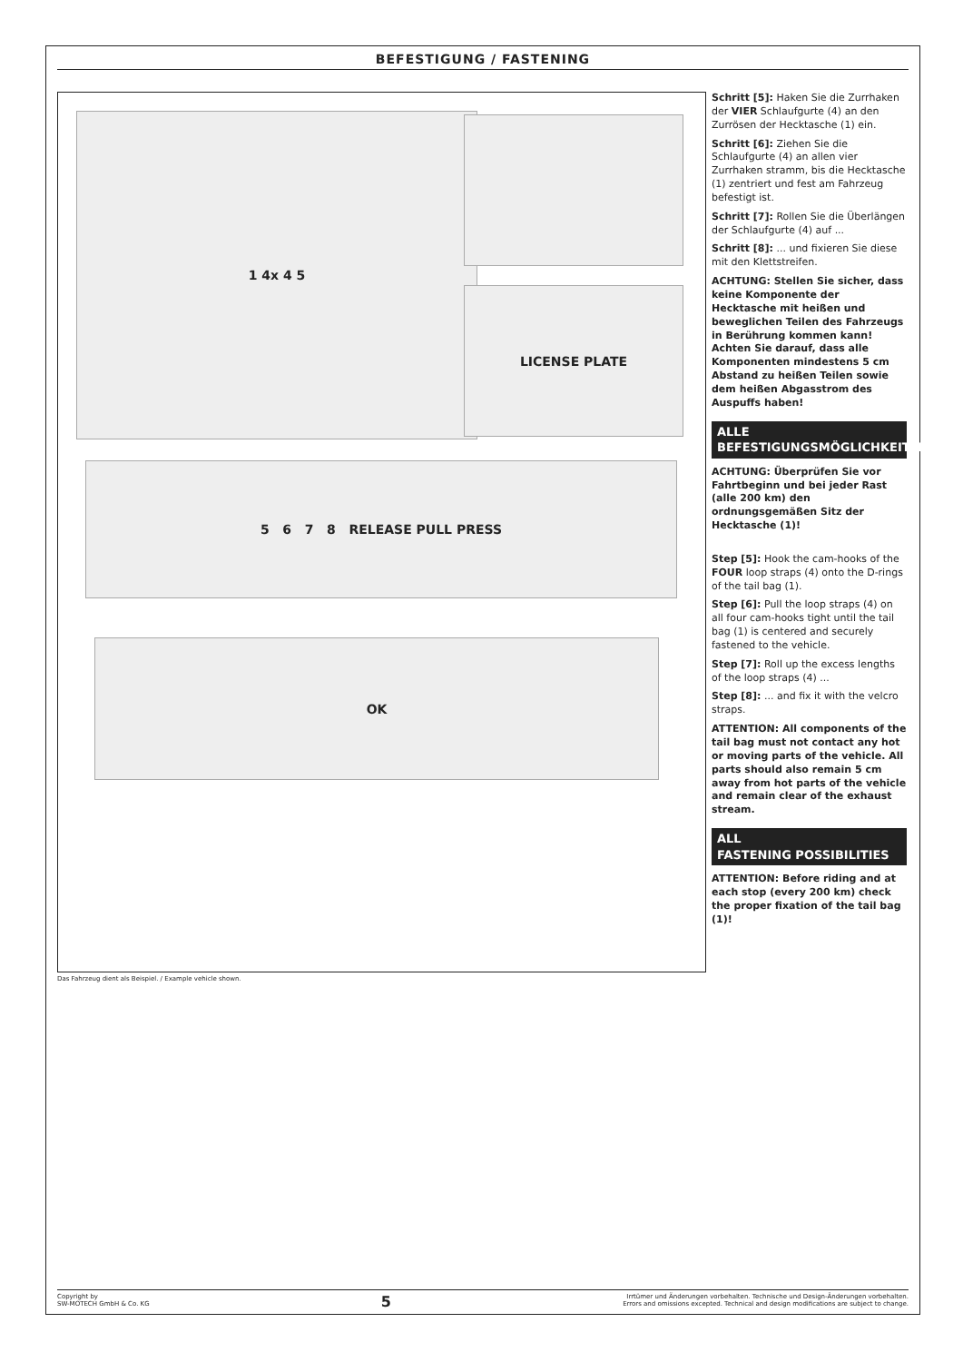BEFESTIGUNG / FASTENING
1 4x 4 5
LICENSE PLATE
5 6 7 8 RELEASE PULL PRESS
OK
Das Fahrzeug dient als Beispiel. / Example vehicle shown.
Schritt [5]: Haken Sie die Zurrhaken der VIER Schlaufgurte (4) an den Zurrösen der Hecktasche (1) ein.
Schritt [6]: Ziehen Sie die Schlaufgurte (4) an allen vier Zurrhaken stramm, bis die Hecktasche (1) zentriert und fest am Fahrzeug befestigt ist.
Schritt [7]: Rollen Sie die Überlängen der Schlaufgurte (4) auf ...
Schritt [8]: ... und fixieren Sie diese mit den Klettstreifen.
ACHTUNG: Stellen Sie sicher, dass keine Komponente der Hecktasche mit heißen und beweglichen Teilen des Fahrzeugs in Berührung kommen kann! Achten Sie darauf, dass alle Komponenten mindestens 5 cm Abstand zu heißen Teilen sowie dem heißen Abgasstrom des Auspuffs haben!
ALLE
BEFESTIGUNGSMÖGLICHKEITEN
ACHTUNG: Überprüfen Sie vor Fahrtbeginn und bei jeder Rast (alle 200 km) den ordnungsgemäßen Sitz der Hecktasche (1)!
Step [5]: Hook the cam-hooks of the FOUR loop straps (4) onto the D-rings of the tail bag (1).
Step [6]: Pull the loop straps (4) on all four cam-hooks tight until the tail bag (1) is centered and securely fastened to the vehicle.
Step [7]: Roll up the excess lengths of the loop straps (4) ...
Step [8]: ... and fix it with the velcro straps.
ATTENTION: All components of the tail bag must not contact any hot or moving parts of the vehicle. All parts should also remain 5 cm away from hot parts of the vehicle and remain clear of the exhaust stream.
ALL
FASTENING POSSIBILITIES
ATTENTION: Before riding and at each stop (every 200 km) check the proper fixation of the tail bag (1)!
Copyright by
SW-MOTECH GmbH & Co. KG
5
Irrtümer und Änderungen vorbehalten. Technische und Design-Änderungen vorbehalten.
Errors and omissions excepted. Technical and design modifications are subject to change.